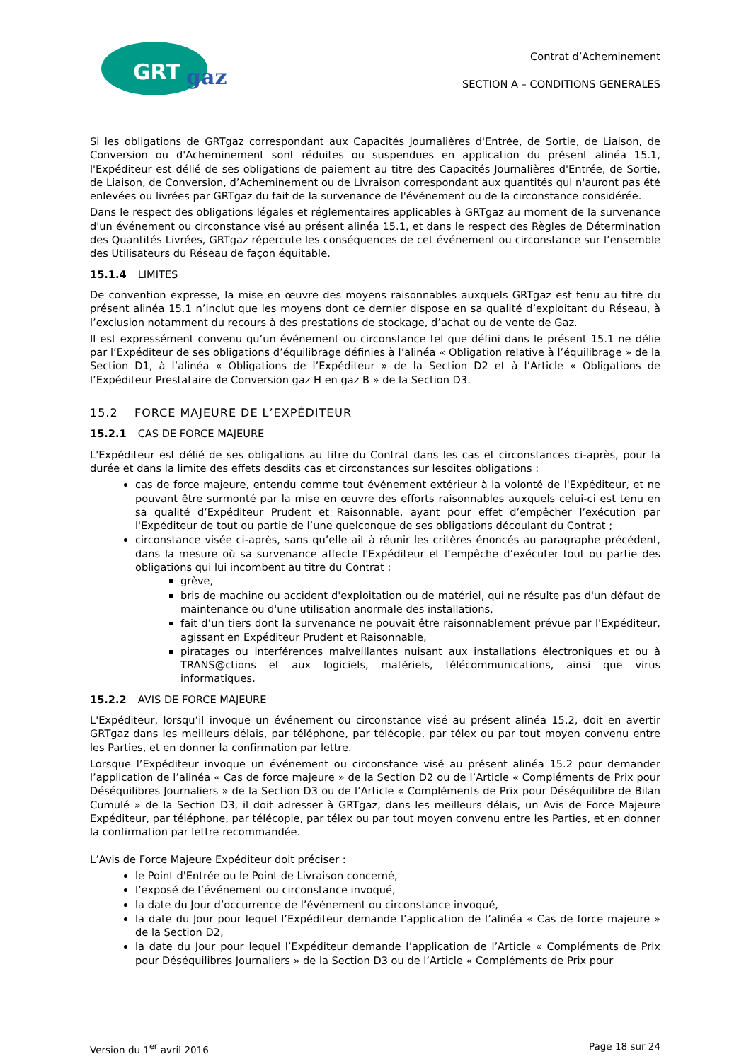GRT
gaz
Contrat d’Acheminement
SECTION A – CONDITIONS GENERALES
Si les obligations de GRTgaz correspondant aux Capacités Journalières d'Entrée, de Sortie, de Liaison, de Conversion ou d'Acheminement sont réduites ou suspendues en application du présent alinéa 15.1, l'Expéditeur est délié de ses obligations de paiement au titre des Capacités Journalières d'Entrée, de Sortie, de Liaison, de Conversion, d’Acheminement ou de Livraison correspondant aux quantités qui n'auront pas été enlevées ou livrées par GRTgaz du fait de la survenance de l'événement ou de la circonstance considérée.
Dans le respect des obligations légales et réglementaires applicables à GRTgaz au moment de la survenance d'un événement ou circonstance visé au présent alinéa 15.1, et dans le respect des Règles de Détermination des Quantités Livrées, GRTgaz répercute les conséquences de cet événement ou circonstance sur l’ensemble des Utilisateurs du Réseau de façon équitable.
15.1.4 LIMITES
De convention expresse, la mise en œuvre des moyens raisonnables auxquels GRTgaz est tenu au titre du présent alinéa 15.1 n’inclut que les moyens dont ce dernier dispose en sa qualité d’exploitant du Réseau, à l’exclusion notamment du recours à des prestations de stockage, d’achat ou de vente de Gaz.
Il est expressément convenu qu’un événement ou circonstance tel que défini dans le présent 15.1 ne délie par l’Expéditeur de ses obligations d’équilibrage définies à l’alinéa « Obligation relative à l’équilibrage » de la Section D1, à l’alinéa « Obligations de l’Expéditeur » de la Section D2 et à l’Article « Obligations de l’Expéditeur Prestataire de Conversion gaz H en gaz B » de la Section D3.
15.2 FORCE MAJEURE DE L’EXPÉDITEUR
15.2.1 CAS DE FORCE MAJEURE
L'Expéditeur est délié de ses obligations au titre du Contrat dans les cas et circonstances ci-après, pour la durée et dans la limite des effets desdits cas et circonstances sur lesdites obligations :
cas de force majeure, entendu comme tout événement extérieur à la volonté de l'Expéditeur, et ne pouvant être surmonté par la mise en œuvre des efforts raisonnables auxquels celui-ci est tenu en sa qualité d’Expéditeur Prudent et Raisonnable, ayant pour effet d’empêcher l’exécution par l'Expéditeur de tout ou partie de l’une quelconque de ses obligations découlant du Contrat ;
circonstance visée ci-après, sans qu’elle ait à réunir les critères énoncés au paragraphe précédent, dans la mesure où sa survenance affecte l'Expéditeur et l’empêche d’exécuter tout ou partie des obligations qui lui incombent au titre du Contrat :
grève,
bris de machine ou accident d'exploitation ou de matériel, qui ne résulte pas d'un défaut de maintenance ou d'une utilisation anormale des installations,
fait d’un tiers dont la survenance ne pouvait être raisonnablement prévue par l'Expéditeur, agissant en Expéditeur Prudent et Raisonnable,
piratages ou interférences malveillantes nuisant aux installations électroniques et ou à TRANS@ctions et aux logiciels, matériels, télécommunications, ainsi que virus informatiques.
15.2.2 AVIS DE FORCE MAJEURE
L'Expéditeur, lorsqu’il invoque un événement ou circonstance visé au présent alinéa 15.2, doit en avertir GRTgaz dans les meilleurs délais, par téléphone, par télécopie, par télex ou par tout moyen convenu entre les Parties, et en donner la confirmation par lettre.
Lorsque l’Expéditeur invoque un événement ou circonstance visé au présent alinéa 15.2 pour demander l’application de l’alinéa « Cas de force majeure » de la Section D2 ou de l’Article « Compléments de Prix pour Déséquilibres Journaliers » de la Section D3 ou de l’Article « Compléments de Prix pour Déséquilibre de Bilan Cumulé » de la Section D3, il doit adresser à GRTgaz, dans les meilleurs délais, un Avis de Force Majeure Expéditeur, par téléphone, par télécopie, par télex ou par tout moyen convenu entre les Parties, et en donner la confirmation par lettre recommandée.
L’Avis de Force Majeure Expéditeur doit préciser :
le Point d'Entrée ou le Point de Livraison concerné,
l’exposé de l’événement ou circonstance invoqué,
la date du Jour d’occurrence de l’événement ou circonstance invoqué,
la date du Jour pour lequel l’Expéditeur demande l’application de l’alinéa « Cas de force majeure » de la Section D2,
la date du Jour pour lequel l’Expéditeur demande l’application de l’Article « Compléments de Prix pour Déséquilibres Journaliers » de la Section D3 ou de l’Article « Compléments de Prix pour
Version du 1<sup>er</sup> avril 2016 Page 18 sur 24